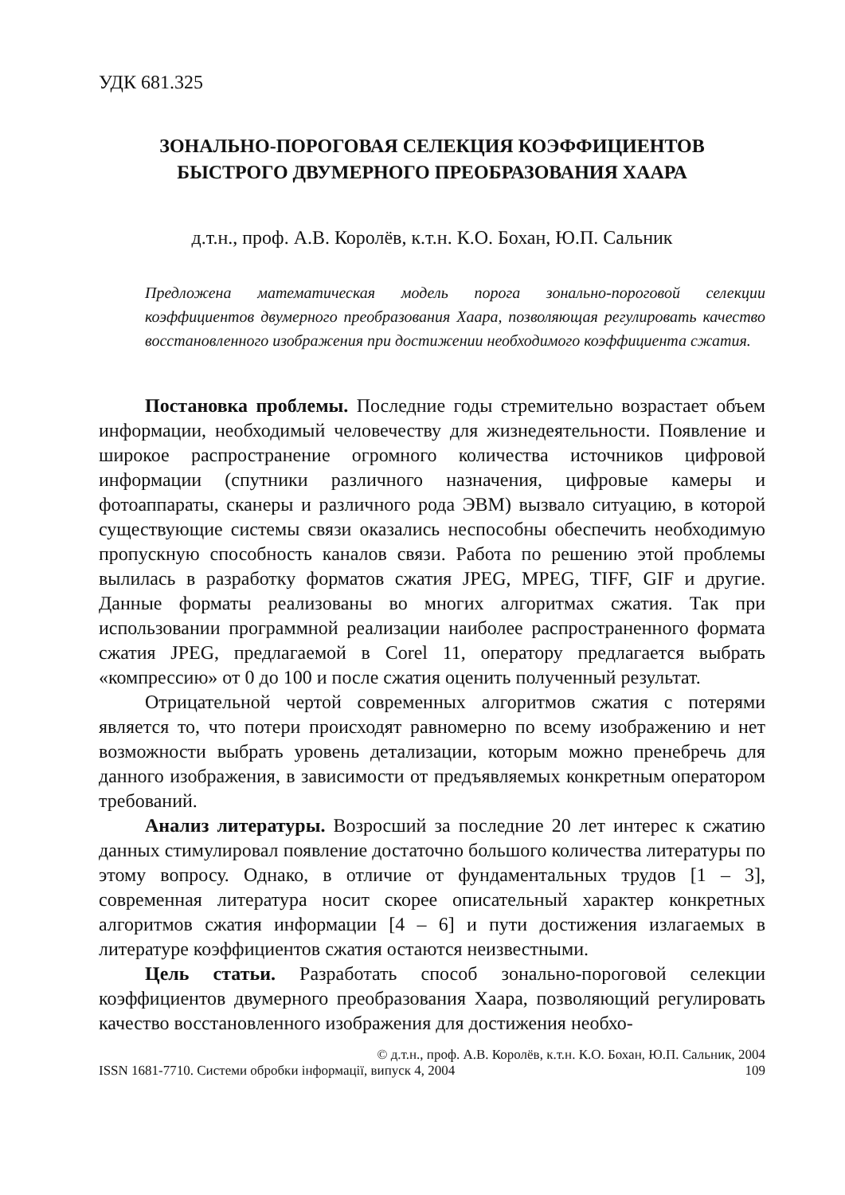УДК 681.325
ЗОНАЛЬНО-ПОРОГОВАЯ СЕЛЕКЦИЯ КОЭФФИЦИЕНТОВ
БЫСТРОГО ДВУМЕРНОГО ПРЕОБРАЗОВАНИЯ ХААРА
д.т.н., проф. А.В. Королёв, к.т.н. К.О. Бохан, Ю.П. Сальник
Предложена математическая модель порога зонально-пороговой селекции коэффициентов двумерного преобразования Хаара, позволяющая регулировать качество восстановленного изображения при достижении необходимого коэффициента сжатия.
Постановка проблемы. Последние годы стремительно возрастает объем информации, необходимый человечеству для жизнедеятельности. Появление и широкое распространение огромного количества источников цифровой информации (спутники различного назначения, цифровые камеры и фотоаппараты, сканеры и различного рода ЭВМ) вызвало ситуацию, в которой существующие системы связи оказались неспособны обеспечить необходимую пропускную способность каналов связи. Работа по решению этой проблемы вылилась в разработку форматов сжатия JPEG, MPEG, TIFF, GIF и другие. Данные форматы реализованы во многих алгоритмах сжатия. Так при использовании программной реализации наиболее распространенного формата сжатия JPEG, предлагаемой в Corel 11, оператору предлагается выбрать «компрессию» от 0 до 100 и после сжатия оценить полученный результат.
Отрицательной чертой современных алгоритмов сжатия с потерями является то, что потери происходят равномерно по всему изображению и нет возможности выбрать уровень детализации, которым можно пренебречь для данного изображения, в зависимости от предъявляемых конкретным оператором требований.
Анализ литературы. Возросший за последние 20 лет интерес к сжатию данных стимулировал появление достаточно большого количества литературы по этому вопросу. Однако, в отличие от фундаментальных трудов [1 – 3], современная литература носит скорее описательный характер конкретных алгоритмов сжатия информации [4 – 6] и пути достижения излагаемых в литературе коэффициентов сжатия остаются неизвестными.
Цель статьи. Разработать способ зонально-пороговой селекции коэффициентов двумерного преобразования Хаара, позволяющий регулировать качество восстановленного изображения для достижения необхо-
© д.т.н., проф. А.В. Королёв, к.т.н. К.О. Бохан, Ю.П. Сальник, 2004
ISSN 1681-7710. Системи обробки інформації, випуск 4, 2004 109